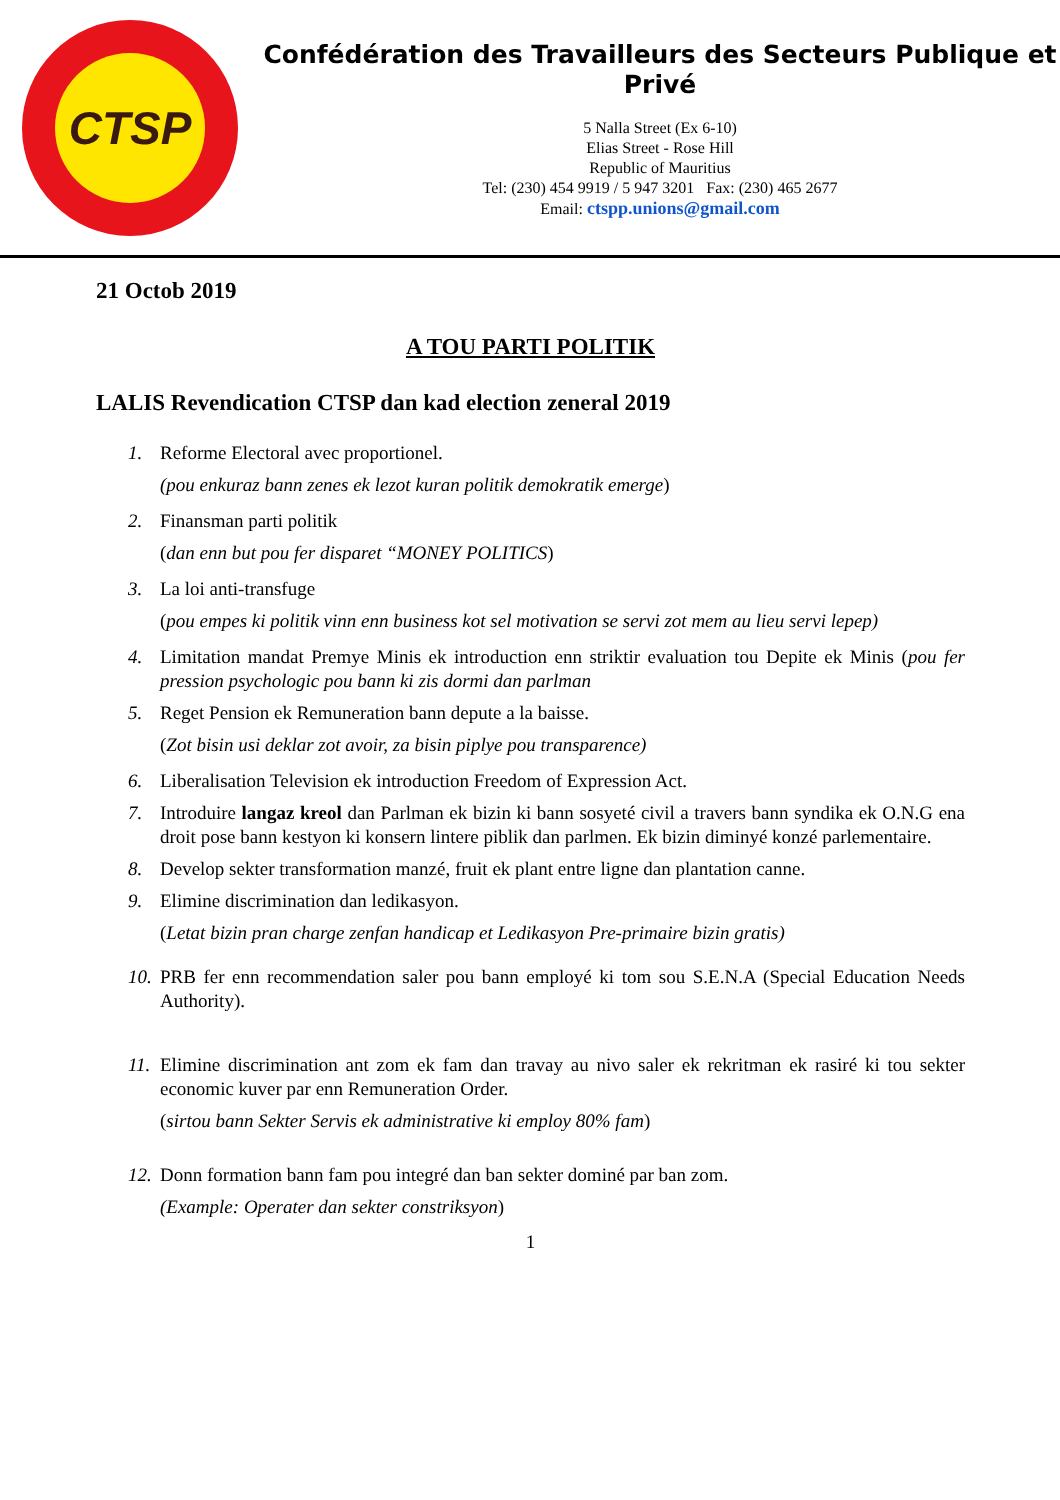CTSP
Confédération des Travailleurs des Secteurs Publique et Privé
5 Nalla Street (Ex 6-10)
Elias Street - Rose Hill
Republic of Mauritius
Tel: (230) 454 9919 / 5 947 3201 Fax: (230) 465 2677
Email: ctspp.unions@gmail.com
21 Octob 2019
A TOU PARTI POLITIK
LALIS Revendication CTSP dan kad election zeneral 2019
1. Reforme Electoral avec proportionel.
(pou enkuraz bann zenes ek lezot kuran politik demokratik emerge)
2. Finansman parti politik
(dan enn but pou fer disparet “MONEY POLITICS)
3. La loi anti-transfuge
(pou empes ki politik vinn enn business kot sel motivation se servi zot mem au lieu servi lepep)
4. Limitation mandat Premye Minis ek introduction enn striktir evaluation tou Depite ek Minis (pou fer pression psychologic pou bann ki zis dormi dan parlman
5. Reget Pension ek Remuneration bann depute a la baisse.
(Zot bisin usi deklar zot avoir, za bisin piplye pou transparence)
6. Liberalisation Television ek introduction Freedom of Expression Act.
7. Introduire langaz kreol dan Parlman ek bizin ki bann sosyeté civil a travers bann syndika ek O.N.G ena droit pose bann kestyon ki konsern lintere piblik dan parlmen. Ek bizin diminyé konzé parlementaire.
8. Develop sekter transformation manzé, fruit ek plant entre ligne dan plantation canne.
9. Elimine discrimination dan ledikasyon.
(Letat bizin pran charge zenfan handicap et Ledikasyon Pre-primaire bizin gratis)
10. PRB fer enn recommendation saler pou bann employé ki tom sou S.E.N.A (Special Education Needs Authority).
11. Elimine discrimination ant zom ek fam dan travay au nivo saler ek rekritman ek rasiré ki tou sekter economic kuver par enn Remuneration Order.
(sirtou bann Sekter Servis ek administrative ki employ 80% fam)
12. Donn formation bann fam pou integré dan ban sekter dominé par ban zom.
(Example: Operater dan sekter constriksyon)
1